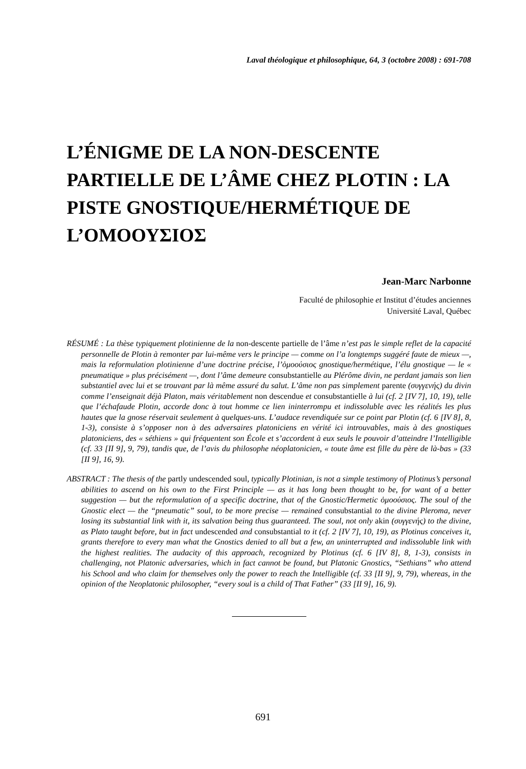Laval théologique et philosophique, 64, 3 (octobre 2008) : 691-708
L’ÉNIGME DE LA NON-DESCENTE PARTIELLE DE L’ÂME CHEZ PLOTIN : LA PISTE GNOSTIQUE/HERMÉTIQUE DE L’ΟΜΟΟΥΣΙΟΣ
Jean-Marc Narbonne
Faculté de philosophie et Institut d’études anciennes
Université Laval, Québec
RÉSUMÉ : La thèse typiquement plotinienne de la non-descente partielle de l’âme n’est pas le simple reflet de la capacité personnelle de Plotin à remonter par lui-même vers le principe — comme on l’a longtemps suggéré faute de mieux —, mais la reformulation plotinienne d’une doctrine précise, l’ὁμοούσιος gnostique/hermétique, l’élu gnostique — le « pneumatique » plus précisément —, dont l’âme demeure consubstantielle au Plérôme divin, ne perdant jamais son lien substantiel avec lui et se trouvant par là même assuré du salut. L’âme non pas simplement parente (συγγενής) du divin comme l’enseignait déjà Platon, mais véritablement non descendue et consubstantielle à lui (cf. 2 [IV 7], 10, 19), telle que l’échafaude Plotin, accorde donc à tout homme ce lien ininterrompu et indissoluble avec les réalités les plus hautes que la gnose réservait seulement à quelques-uns. L’audace revendiquée sur ce point par Plotin (cf. 6 [IV 8], 8, 1-3), consiste à s’opposer non à des adversaires platoniciens en vérité ici introuvables, mais à des gnostiques platoniciens, des « séthiens » qui fréquentent son École et s’accordent à eux seuls le pouvoir d’atteindre l’Intelligible (cf. 33 [II 9], 9, 79), tandis que, de l’avis du philosophe néoplatonicien, « toute âme est fille du père de là-bas » (33 [II 9], 16, 9).
ABSTRACT : The thesis of the partly undescended soul, typically Plotinian, is not a simple testimony of Plotinus’s personal abilities to ascend on his own to the First Principle — as it has long been thought to be, for want of a better suggestion — but the reformulation of a specific doctrine, that of the Gnostic/Hermetic ὁμοούσιος. The soul of the Gnostic elect — the “pneumatic” soul, to be more precise — remained consubstantial to the divine Pleroma, never losing its substantial link with it, its salvation being thus guaranteed. The soul, not only akin (συγγενής) to the divine, as Plato taught before, but in fact undescended and consubstantial to it (cf. 2 [IV 7], 10, 19), as Plotinus conceives it, grants therefore to every man what the Gnostics denied to all but a few, an uninterrupted and indissoluble link with the highest realities. The audacity of this approach, recognized by Plotinus (cf. 6 [IV 8], 8, 1-3), consists in challenging, not Platonic adversaries, which in fact cannot be found, but Platonic Gnostics, “Sethians” who attend his School and who claim for themselves only the power to reach the Intelligible (cf. 33 [II 9], 9, 79), whereas, in the opinion of the Neoplatonic philosopher, “every soul is a child of That Father” (33 [II 9], 16, 9).
691